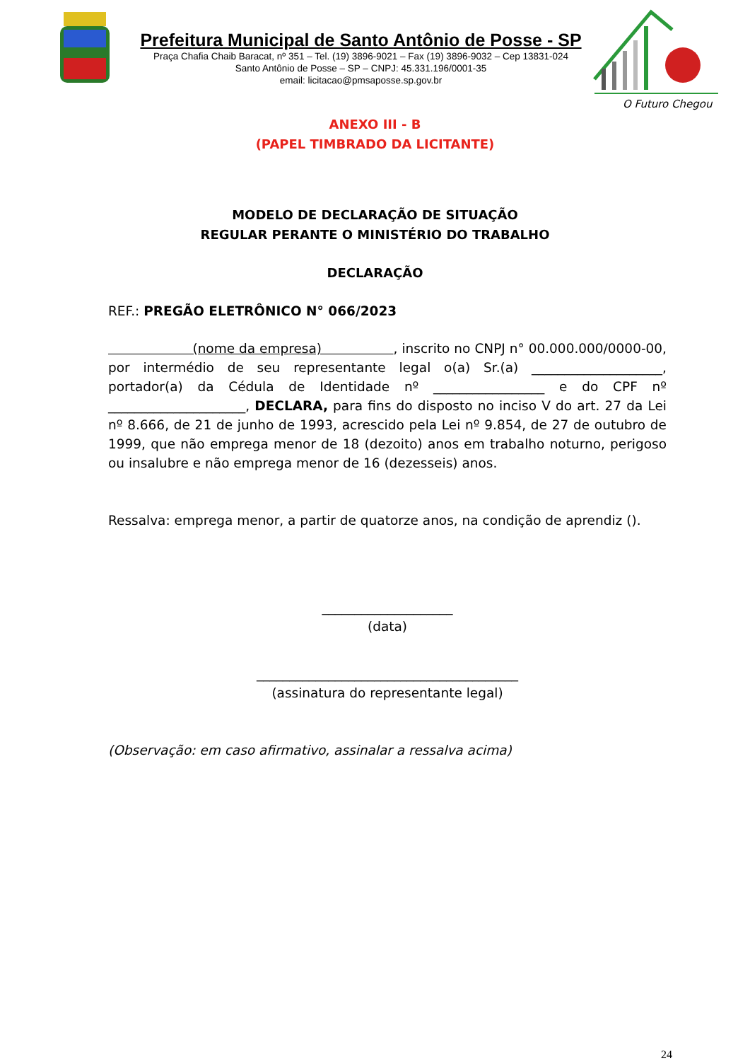Prefeitura Municipal de Santo Antônio de Posse - SP
Praça Chafia Chaib Baracat, nº 351 – Tel. (19) 3896-9021 – Fax (19) 3896-9032 – Cep 13831-024
Santo Antônio de Posse – SP – CNPJ: 45.331.196/0001-35
email: licitacao@pmsaposse.sp.gov.br
O Futuro Chegou
ANEXO III - B
(PAPEL TIMBRADO DA LICITANTE)
MODELO DE DECLARAÇÃO DE SITUAÇÃO
REGULAR PERANTE O MINISTÉRIO DO TRABALHO
DECLARAÇÃO
REF.: PREGÃO ELETRÔNICO N° 066/2023
(nome da empresa) , inscrito no CNPJ n° 00.000.000/0000-00, por intermédio de seu representante legal o(a) Sr.(a) ____________________, portador(a) da Cédula de Identidade nº _________________ e do CPF nº _____________________, DECLARA, para fins do disposto no inciso V do art. 27 da Lei nº 8.666, de 21 de junho de 1993, acrescido pela Lei nº 9.854, de 27 de outubro de 1999, que não emprega menor de 18 (dezoito) anos em trabalho noturno, perigoso ou insalubre e não emprega menor de 16 (dezesseis) anos.
Ressalva: emprega menor, a partir de quatorze anos, na condição de aprendiz ().
____________________
(data)
________________________________________
(assinatura do representante legal)
(Observação: em caso afirmativo, assinalar a ressalva acima)
24